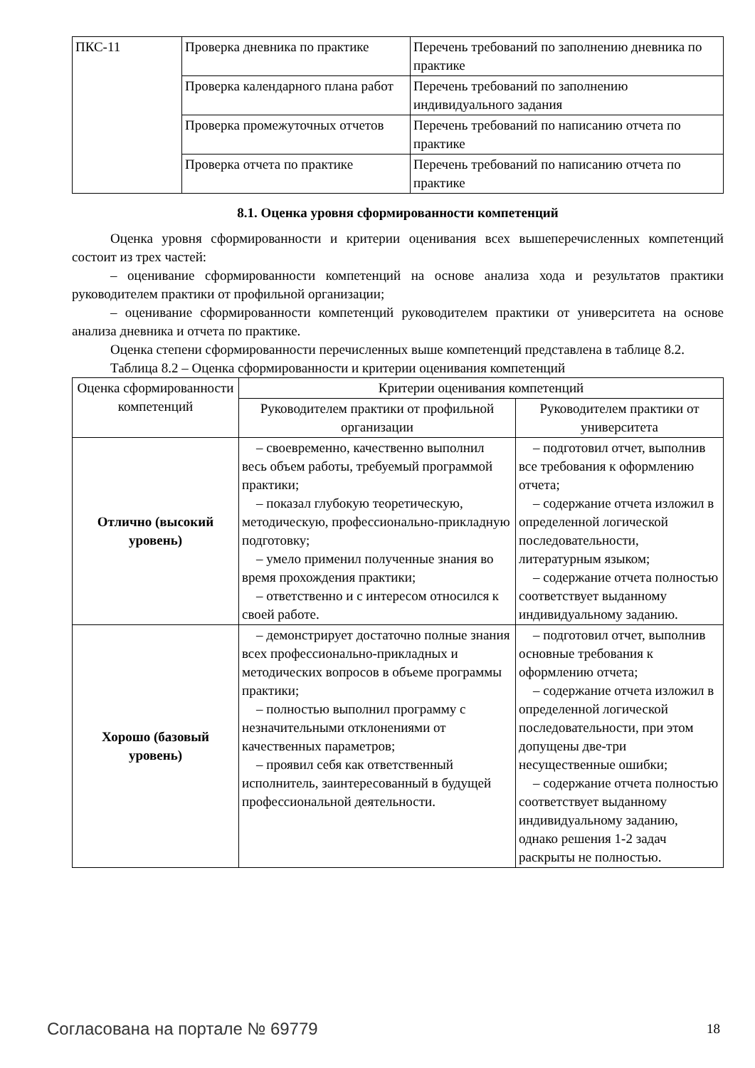| ПКС-11 | Проверка дневника по практике | Перечень требований по заполнению дневника по практике |
| | Проверка календарного плана работ | Перечень требований по заполнению индивидуального задания |
| | Проверка промежуточных отчетов | Перечень требований по написанию отчета по практике |
| | Проверка отчета по практике | Перечень требований по написанию отчета по практике |
8.1. Оценка уровня сформированности компетенций
Оценка уровня сформированности и критерии оценивания всех вышеперечисленных компетенций состоит из трех частей:
– оценивание сформированности компетенций на основе анализа хода и результатов практики руководителем практики от профильной организации;
– оценивание сформированности компетенций руководителем практики от университета на основе анализа дневника и отчета по практике.
Оценка степени сформированности перечисленных выше компетенций представлена в таблице 8.2.
Таблица 8.2 – Оценка сформированности и критерии оценивания компетенций
| Оценка сформированности компетенций | Критерии оценивания компетенций | |
| --- | --- | --- |
| | Руководителем практики от профильной организации | Руководителем практики от университета |
| Отлично (высокий уровень) | – своевременно, качественно выполнил весь объем работы, требуемый программой практики; – показал глубокую теоретическую, методическую, профессионально-прикладную подготовку; – умело применил полученные знания во время прохождения практики; – ответственно и с интересом относился к своей работе. | – подготовил отчет, выполнив все требования к оформлению отчета; – содержание отчета изложил в определенной логической последовательности, литературным языком; – содержание отчета полностью соответствует выданному индивидуальному заданию. |
| Хорошо (базовый уровень) | – демонстрирует достаточно полные знания всех профессионально-прикладных и методических вопросов в объеме программы практики; – полностью выполнил программу с незначительными отклонениями от качественных параметров; – проявил себя как ответственный исполнитель, заинтересованный в будущей профессиональной деятельности. | – подготовил отчет, выполнив основные требования к оформлению отчета; – содержание отчета изложил в определенной логической последовательности, при этом допущены две-три несущественные ошибки; – содержание отчета полностью соответствует выданному индивидуальному заданию, однако решения 1-2 задач раскрыты не полностью. |
Согласована на портале № 69779 18